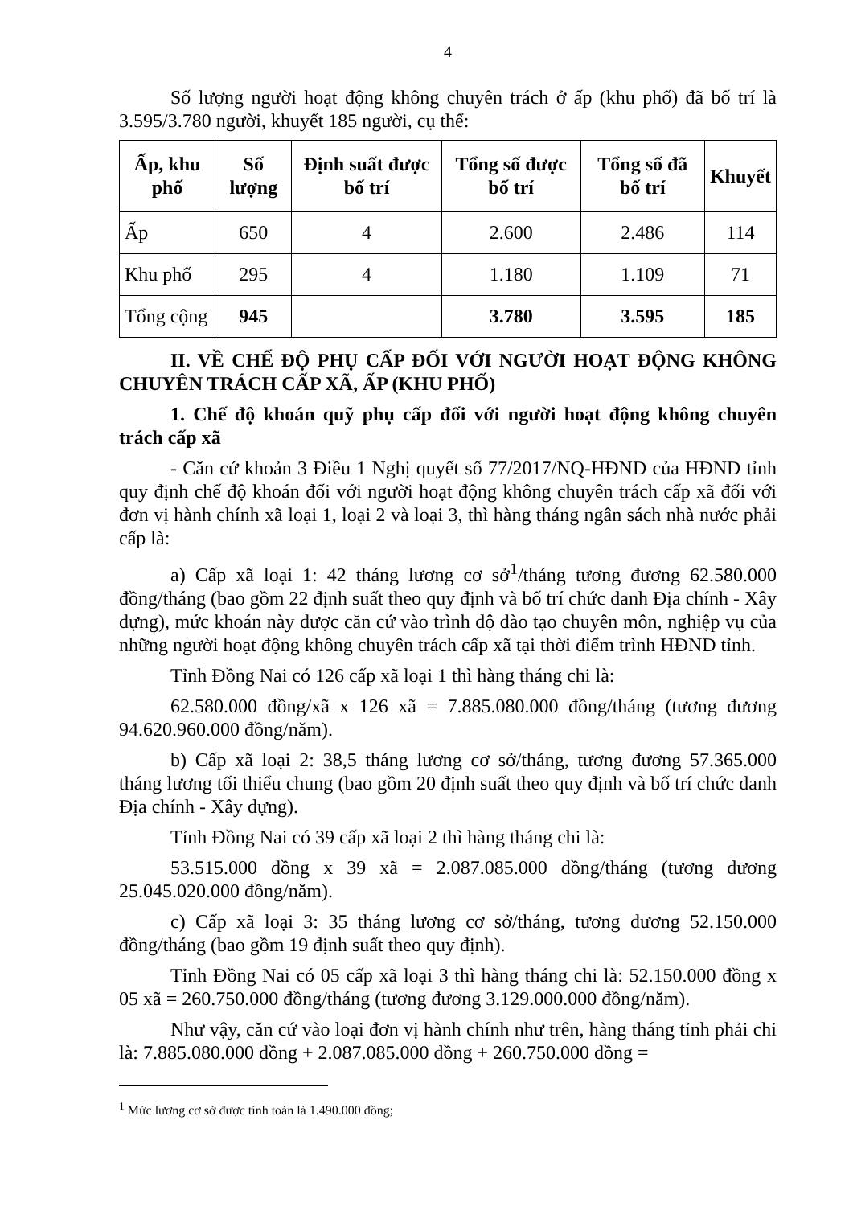4
Số lượng người hoạt động không chuyên trách ở ấp (khu phố) đã bố trí là 3.595/3.780 người, khuyết 185 người, cụ thể:
| Ấp, khu phố | Số lượng | Định suất được bố trí | Tổng số được bố trí | Tổng số đã bố trí | Khuyết |
| --- | --- | --- | --- | --- | --- |
| Ấp | 650 | 4 | 2.600 | 2.486 | 114 |
| Khu phố | 295 | 4 | 1.180 | 1.109 | 71 |
| Tổng cộng | 945 | | 3.780 | 3.595 | 185 |
II. VỀ CHẾ ĐỘ PHỤ CẤP ĐỐI VỚI NGƯỜI HOẠT ĐỘNG KHÔNG CHUYÊN TRÁCH CẤP XÃ, ẤP (KHU PHỐ)
1. Chế độ khoán quỹ phụ cấp đối với người hoạt động không chuyên trách cấp xã
- Căn cứ khoản 3 Điều 1 Nghị quyết số 77/2017/NQ-HĐND của HĐND tỉnh quy định chế độ khoán đối với người hoạt động không chuyên trách cấp xã đối với đơn vị hành chính xã loại 1, loại 2 và loại 3, thì hàng tháng ngân sách nhà nước phải cấp là:
a) Cấp xã loại 1: 42 tháng lương cơ sở<sup>1</sup>/tháng tương đương 62.580.000 đồng/tháng (bao gồm 22 định suất theo quy định và bố trí chức danh Địa chính - Xây dựng), mức khoán này được căn cứ vào trình độ đào tạo chuyên môn, nghiệp vụ của những người hoạt động không chuyên trách cấp xã tại thời điểm trình HĐND tỉnh.
Tỉnh Đồng Nai có 126 cấp xã loại 1 thì hàng tháng chi là:
62.580.000 đồng/xã x 126 xã = 7.885.080.000 đồng/tháng (tương đương 94.620.960.000 đồng/năm).
b) Cấp xã loại 2: 38,5 tháng lương cơ sở/tháng, tương đương 57.365.000 tháng lương tối thiểu chung (bao gồm 20 định suất theo quy định và bố trí chức danh Địa chính - Xây dựng).
Tỉnh Đồng Nai có 39 cấp xã loại 2 thì hàng tháng chi là:
53.515.000 đồng x 39 xã = 2.087.085.000 đồng/tháng (tương đương 25.045.020.000 đồng/năm).
c) Cấp xã loại 3: 35 tháng lương cơ sở/tháng, tương đương 52.150.000 đồng/tháng (bao gồm 19 định suất theo quy định).
Tỉnh Đồng Nai có 05 cấp xã loại 3 thì hàng tháng chi là: 52.150.000 đồng x 05 xã = 260.750.000 đồng/tháng (tương đương 3.129.000.000 đồng/năm).
Như vậy, căn cứ vào loại đơn vị hành chính như trên, hàng tháng tỉnh phải chi là: 7.885.080.000 đồng + 2.087.085.000 đồng + 260.750.000 đồng =
<sup>1</sup> Mức lương cơ sở được tính toán là 1.490.000 đồng;